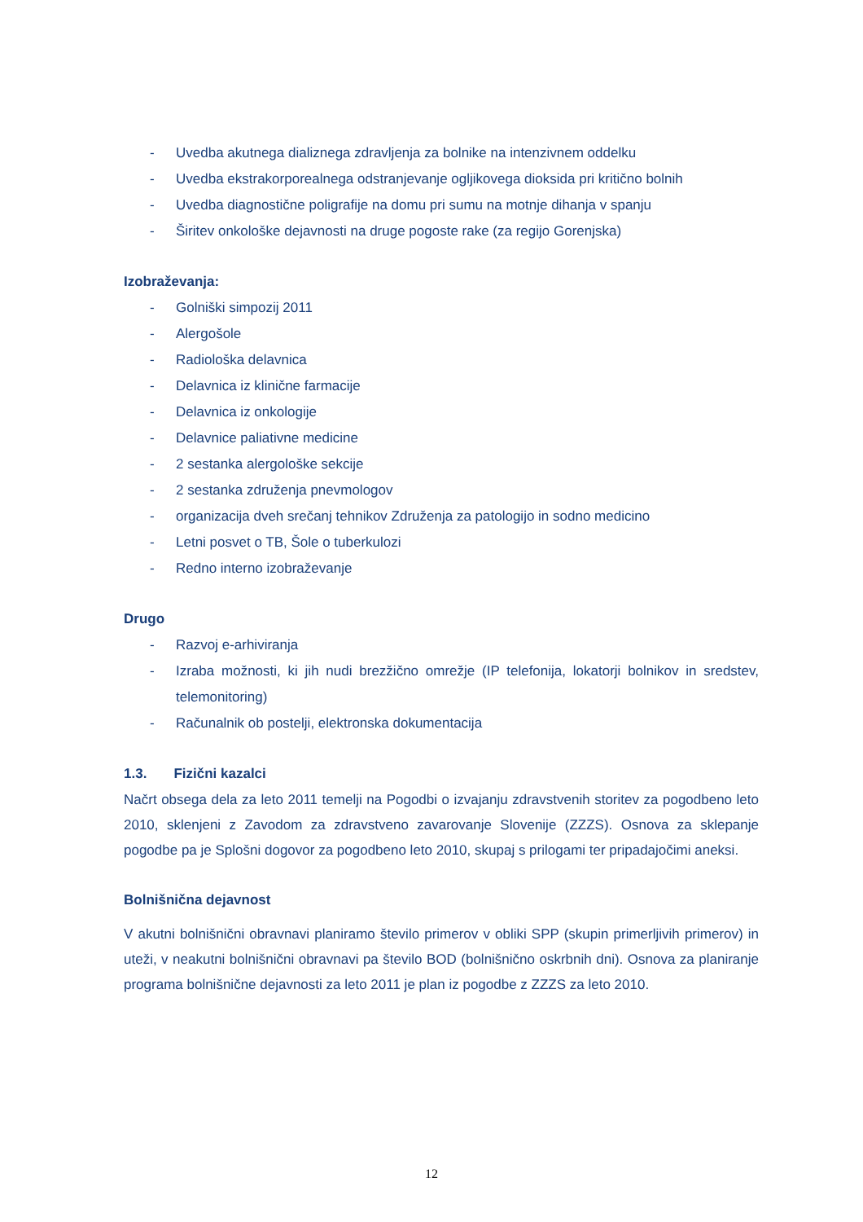- Uvedba akutnega dializnega zdravljenja za bolnike na intenzivnem oddelku
- Uvedba ekstrakorporealnega odstranjevanje ogljikovega dioksida pri kritično bolnih
- Uvedba diagnostične poligrafije na domu pri sumu na motnje dihanja v spanju
- Širitev onkološke dejavnosti na druge pogoste rake (za regijo Gorenjska)
Izobraževanja:
- Golniški simpozij 2011
- Alergošole
- Radiološka delavnica
- Delavnica iz klinične farmacije
- Delavnica iz onkologije
- Delavnice paliativne medicine
- 2 sestanka alergološke sekcije
- 2 sestanka združenja pnevmologov
- organizacija dveh srečanj tehnikov Združenja za patologijo in sodno medicino
- Letni posvet o TB, Šole o tuberkulozi
- Redno interno izobraževanje
Drugo
- Razvoj e-arhiviranja
- Izraba možnosti, ki jih nudi brezžično omrežje (IP telefonija, lokatorji bolnikov in sredstev, telemonitoring)
- Računalnik ob postelji, elektronska dokumentacija
1.3. Fizični kazalci
Načrt obsega dela za leto 2011 temelji na Pogodbi o izvajanju zdravstvenih storitev za pogodbeno leto 2010, sklenjeni z Zavodom za zdravstveno zavarovanje Slovenije (ZZZS). Osnova za sklepanje pogodbe pa je Splošni dogovor za pogodbeno leto 2010, skupaj s prilogami ter pripadajočimi aneksi.
Bolnišnična dejavnost
V akutni bolnišnični obravnavi planiramo število primerov v obliki SPP (skupin primerljivih primerov) in uteži, v neakutni bolnišnični obravnavi pa število BOD (bolnišnično oskrbnih dni). Osnova za planiranje programa bolnišnične dejavnosti za leto 2011 je plan iz pogodbe z ZZZS za leto 2010.
12